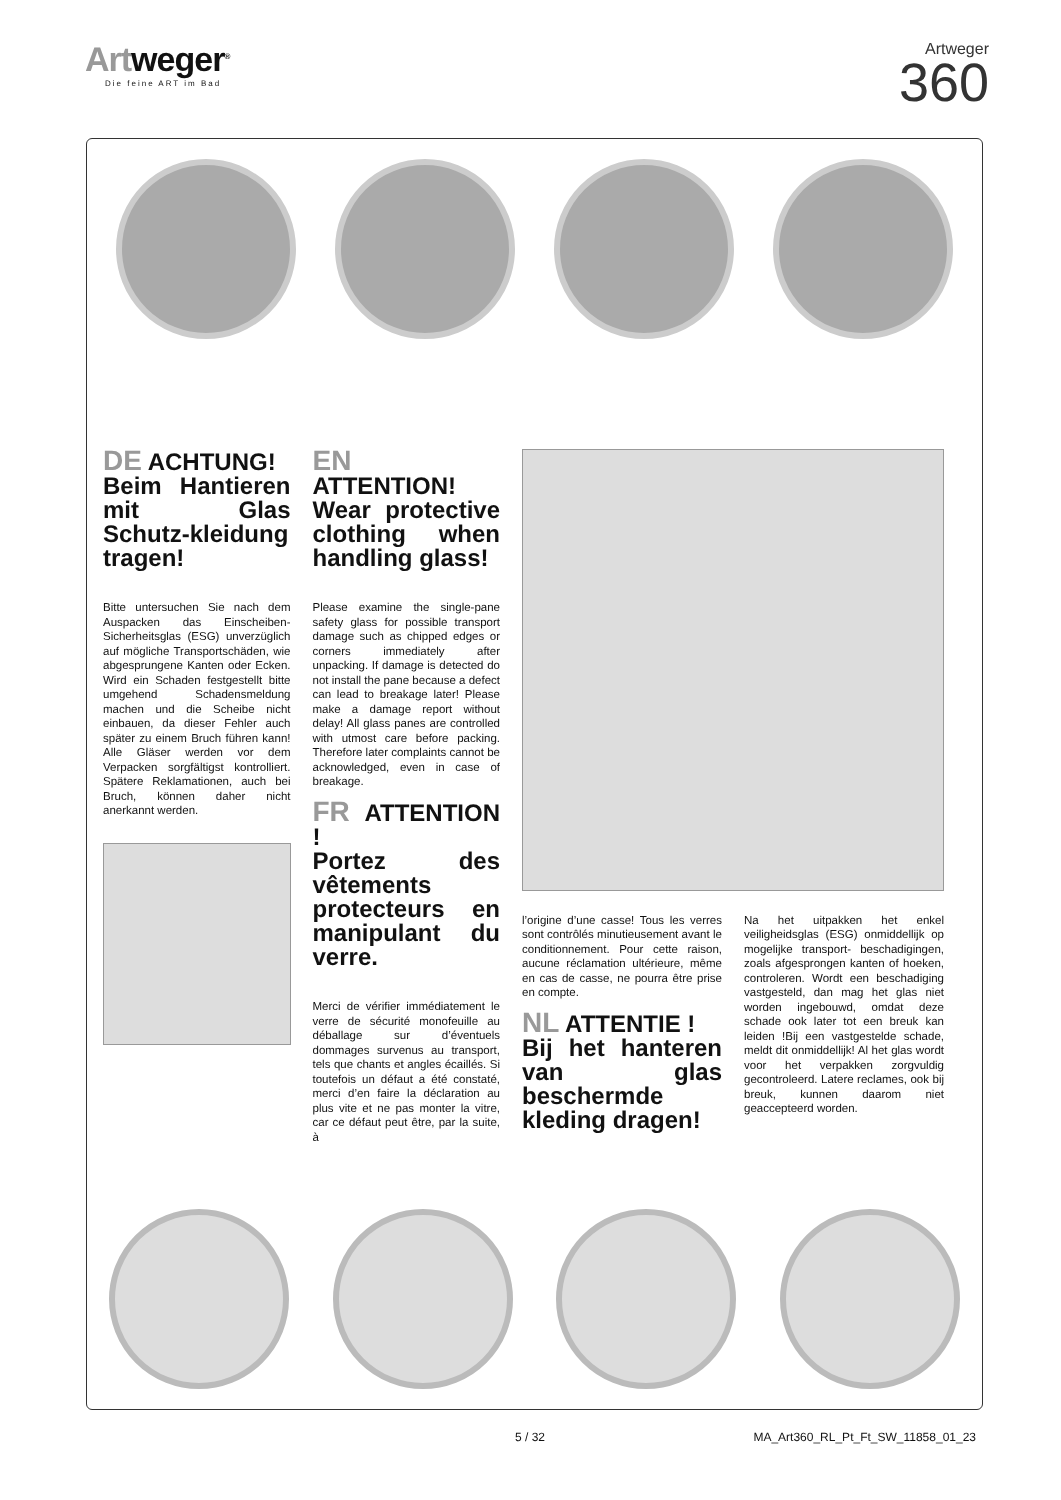Artweger<sup>®</sup>
Die feine ART im Bad
Artweger
360
DE ACHTUNG!
Beim Hantieren mit Glas Schutz-kleidung tragen!
Bitte untersuchen Sie nach dem Auspacken das Einscheiben-Sicherheitsglas (ESG) unverzüglich auf mögliche Transportschäden, wie abgesprungene Kanten oder Ecken. Wird ein Schaden festgestellt bitte umgehend Schadensmeldung machen und die Scheibe nicht einbauen, da dieser Fehler auch später zu einem Bruch führen kann! Alle Gläser werden vor dem Verpacken sorgfältigst kontrolliert. Spätere Reklamationen, auch bei Bruch, können daher nicht anerkannt werden.
EN ATTENTION!
Wear protective clothing when handling glass!
Please examine the single-pane safety glass for possible transport damage such as chipped edges or corners immediately after unpacking. If damage is detected do not install the pane because a defect can lead to breakage later! Please make a damage report without delay! All glass panes are controlled with utmost care before packing. Therefore later complaints cannot be acknowledged, even in case of breakage.
FR ATTENTION !
Portez des vêtements protecteurs en manipulant du verre.
Merci de vérifier immédiatement le verre de sécurité monofeuille au déballage sur d’éventuels dommages survenus au transport, tels que chants et angles écaillés. Si toutefois un défaut a été constaté, merci d’en faire la déclaration au plus vite et ne pas monter la vitre, car ce défaut peut être, par la suite, à
l’origine d’une casse! Tous les verres sont contrôlés minutieusement avant le conditionnement. Pour cette raison, aucune réclamation ultérieure, même en cas de casse, ne pourra être prise en compte.
NL ATTENTIE !
Bij het hanteren van glas beschermde kleding dragen!
Na het uitpakken het enkel veiligheidsglas (ESG) onmiddellijk op mogelijke transport- beschadigingen, zoals afgesprongen kanten of hoeken, controleren. Wordt een beschadiging vastgesteld, dan mag het glas niet worden ingebouwd, omdat deze schade ook later tot een breuk kan leiden !Bij een vastgestelde schade, meldt dit onmiddellijk! Al het glas wordt voor het verpakken zorgvuldig gecontroleerd. Latere reclames, ook bij breuk, kunnen daarom niet geaccepteerd worden.
5 / 32 MA_Art360_RL_Pt_Ft_SW_11858_01_23